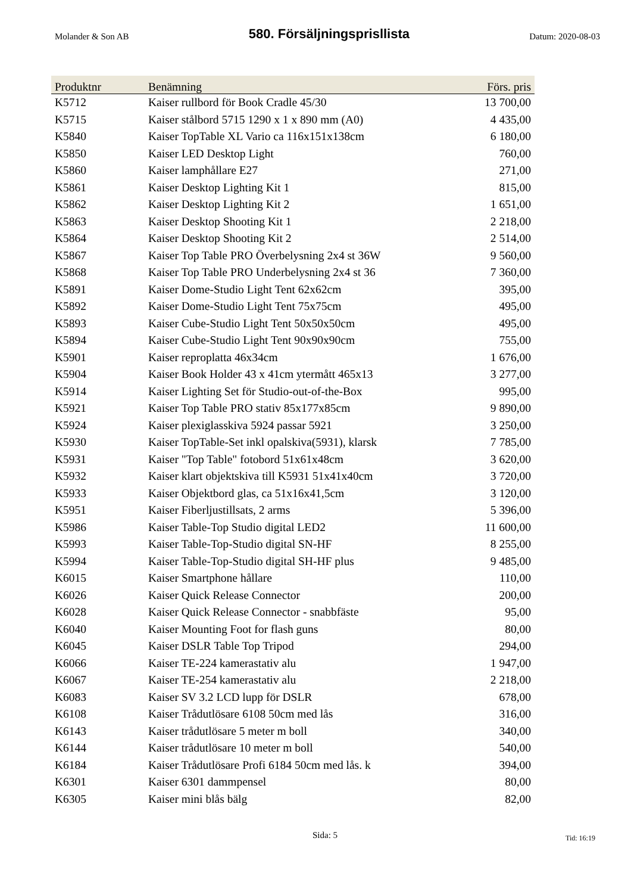Molander & Son AB
580. Försäljningsprisllista
Datum: 2020-08-03
| Produktnr | Benämning | Förs. pris |
| --- | --- | --- |
| K5712 | Kaiser rullbord för Book Cradle 45/30 | 13 700,00 |
| K5715 | Kaiser stålbord 5715 1290 x 1 x 890 mm (A0) | 4 435,00 |
| K5840 | Kaiser TopTable XL Vario ca 116x151x138cm | 6 180,00 |
| K5850 | Kaiser LED Desktop Light | 760,00 |
| K5860 | Kaiser lamphållare E27 | 271,00 |
| K5861 | Kaiser Desktop Lighting Kit 1 | 815,00 |
| K5862 | Kaiser Desktop Lighting Kit 2 | 1 651,00 |
| K5863 | Kaiser Desktop Shooting Kit 1 | 2 218,00 |
| K5864 | Kaiser Desktop Shooting Kit 2 | 2 514,00 |
| K5867 | Kaiser Top Table PRO Överbelysning 2x4 st 36W | 9 560,00 |
| K5868 | Kaiser Top Table PRO Underbelysning 2x4 st 36 | 7 360,00 |
| K5891 | Kaiser Dome-Studio Light Tent 62x62cm | 395,00 |
| K5892 | Kaiser Dome-Studio Light Tent 75x75cm | 495,00 |
| K5893 | Kaiser Cube-Studio Light Tent 50x50x50cm | 495,00 |
| K5894 | Kaiser Cube-Studio Light Tent 90x90x90cm | 755,00 |
| K5901 | Kaiser reproplatta 46x34cm | 1 676,00 |
| K5904 | Kaiser Book Holder 43 x 41cm ytermått 465x13 | 3 277,00 |
| K5914 | Kaiser Lighting Set för Studio-out-of-the-Box | 995,00 |
| K5921 | Kaiser Top Table PRO stativ 85x177x85cm | 9 890,00 |
| K5924 | Kaiser plexiglasskiva 5924 passar 5921 | 3 250,00 |
| K5930 | Kaiser TopTable-Set inkl opalskiva(5931), klarsk | 7 785,00 |
| K5931 | Kaiser "Top Table" fotobord 51x61x48cm | 3 620,00 |
| K5932 | Kaiser klart objektskiva till K5931 51x41x40cm | 3 720,00 |
| K5933 | Kaiser Objektbord glas, ca 51x16x41,5cm | 3 120,00 |
| K5951 | Kaiser Fiberljustillsats, 2 arms | 5 396,00 |
| K5986 | Kaiser Table-Top Studio digital LED2 | 11 600,00 |
| K5993 | Kaiser Table-Top-Studio digital SN-HF | 8 255,00 |
| K5994 | Kaiser Table-Top-Studio digital SH-HF plus | 9 485,00 |
| K6015 | Kaiser Smartphone hållare | 110,00 |
| K6026 | Kaiser Quick Release Connector | 200,00 |
| K6028 | Kaiser Quick Release Connector - snabbfäste | 95,00 |
| K6040 | Kaiser Mounting Foot for flash guns | 80,00 |
| K6045 | Kaiser DSLR Table Top Tripod | 294,00 |
| K6066 | Kaiser TE-224 kamerastativ alu | 1 947,00 |
| K6067 | Kaiser TE-254 kamerastativ alu | 2 218,00 |
| K6083 | Kaiser SV 3.2 LCD lupp för DSLR | 678,00 |
| K6108 | Kaiser Trådutlösare 6108 50cm med lås | 316,00 |
| K6143 | Kaiser trådutlösare 5 meter m boll | 340,00 |
| K6144 | Kaiser trådutlösare 10 meter m boll | 540,00 |
| K6184 | Kaiser Trådutlösare Profi 6184 50cm med lås. k | 394,00 |
| K6301 | Kaiser 6301 dammpensel | 80,00 |
| K6305 | Kaiser mini blås bälg | 82,00 |
Sida: 5 Tid: 16:19